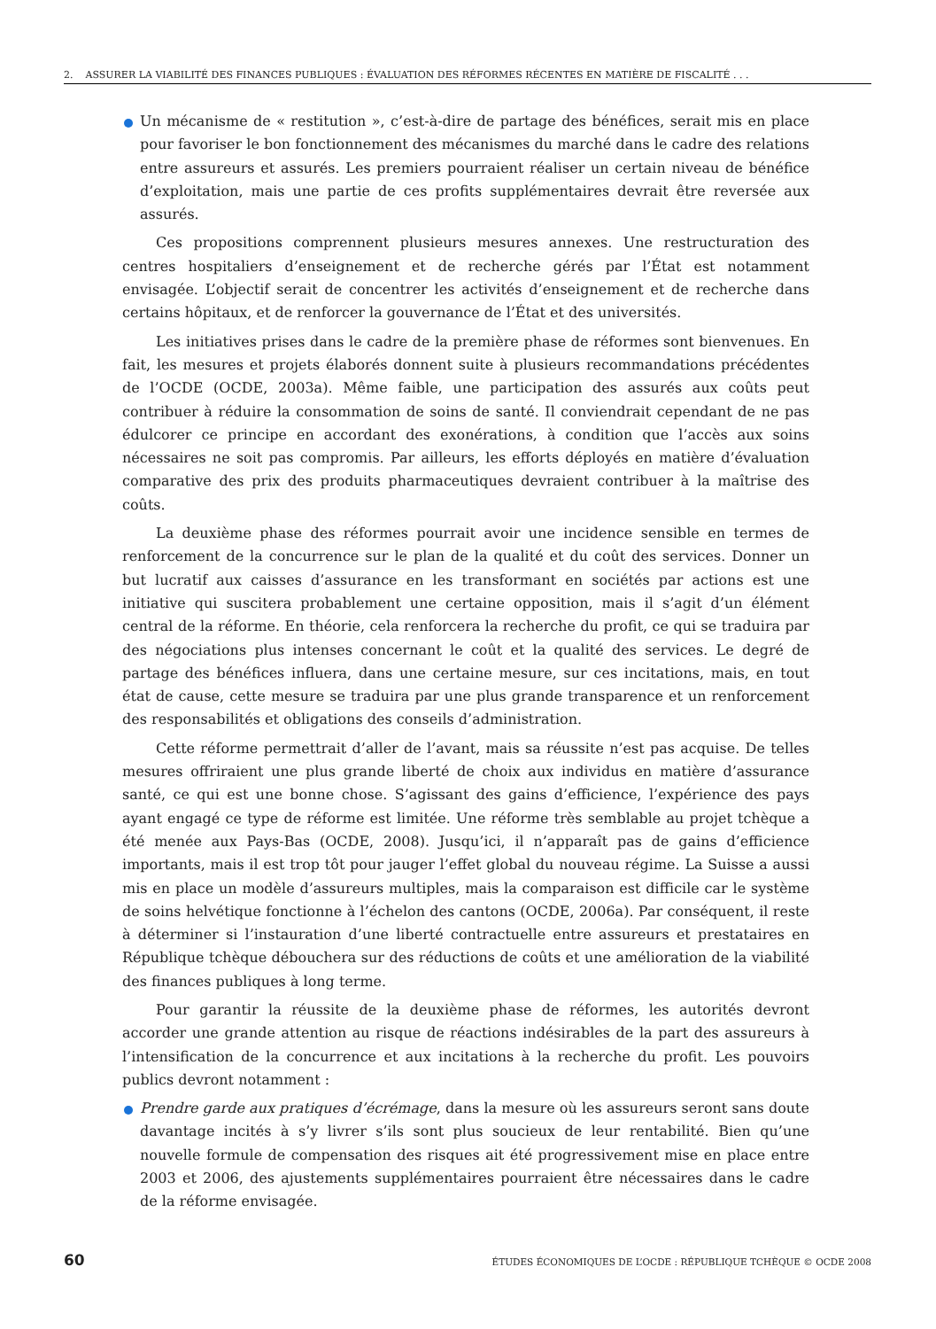2. ASSURER LA VIABILITÉ DES FINANCES PUBLIQUES : ÉVALUATION DES RÉFORMES RÉCENTES EN MATIÈRE DE FISCALITÉ . . .
Un mécanisme de « restitution », c’est-à-dire de partage des bénéfices, serait mis en place pour favoriser le bon fonctionnement des mécanismes du marché dans le cadre des relations entre assureurs et assurés. Les premiers pourraient réaliser un certain niveau de bénéfice d’exploitation, mais une partie de ces profits supplémentaires devrait être reversée aux assurés.
Ces propositions comprennent plusieurs mesures annexes. Une restructuration des centres hospitaliers d’enseignement et de recherche gérés par l’État est notamment envisagée. L’objectif serait de concentrer les activités d’enseignement et de recherche dans certains hôpitaux, et de renforcer la gouvernance de l’État et des universités.
Les initiatives prises dans le cadre de la première phase de réformes sont bienvenues. En fait, les mesures et projets élaborés donnent suite à plusieurs recommandations précédentes de l’OCDE (OCDE, 2003a). Même faible, une participation des assurés aux coûts peut contribuer à réduire la consommation de soins de santé. Il conviendrait cependant de ne pas édulcorer ce principe en accordant des exonérations, à condition que l’accès aux soins nécessaires ne soit pas compromis. Par ailleurs, les efforts déployés en matière d’évaluation comparative des prix des produits pharmaceutiques devraient contribuer à la maîtrise des coûts.
La deuxième phase des réformes pourrait avoir une incidence sensible en termes de renforcement de la concurrence sur le plan de la qualité et du coût des services. Donner un but lucratif aux caisses d’assurance en les transformant en sociétés par actions est une initiative qui suscitera probablement une certaine opposition, mais il s’agit d’un élément central de la réforme. En théorie, cela renforcera la recherche du profit, ce qui se traduira par des négociations plus intenses concernant le coût et la qualité des services. Le degré de partage des bénéfices influera, dans une certaine mesure, sur ces incitations, mais, en tout état de cause, cette mesure se traduira par une plus grande transparence et un renforcement des responsabilités et obligations des conseils d’administration.
Cette réforme permettrait d’aller de l’avant, mais sa réussite n’est pas acquise. De telles mesures offriraient une plus grande liberté de choix aux individus en matière d’assurance santé, ce qui est une bonne chose. S’agissant des gains d’efficience, l’expérience des pays ayant engagé ce type de réforme est limitée. Une réforme très semblable au projet tchèque a été menée aux Pays-Bas (OCDE, 2008). Jusqu’ici, il n’apparaît pas de gains d’efficience importants, mais il est trop tôt pour jauger l’effet global du nouveau régime. La Suisse a aussi mis en place un modèle d’assureurs multiples, mais la comparaison est difficile car le système de soins helvétique fonctionne à l’échelon des cantons (OCDE, 2006a). Par conséquent, il reste à déterminer si l’instauration d’une liberté contractuelle entre assureurs et prestataires en République tchèque débouchera sur des réductions de coûts et une amélioration de la viabilité des finances publiques à long terme.
Pour garantir la réussite de la deuxième phase de réformes, les autorités devront accorder une grande attention au risque de réactions indésirables de la part des assureurs à l’intensification de la concurrence et aux incitations à la recherche du profit. Les pouvoirs publics devront notamment :
Prendre garde aux pratiques d’écrémage, dans la mesure où les assureurs seront sans doute davantage incités à s’y livrer s’ils sont plus soucieux de leur rentabilité. Bien qu’une nouvelle formule de compensation des risques ait été progressivement mise en place entre 2003 et 2006, des ajustements supplémentaires pourraient être nécessaires dans le cadre de la réforme envisagée.
60 ÉTUDES ÉCONOMIQUES DE L’OCDE : RÉPUBLIQUE TCHÈQUE © OCDE 2008